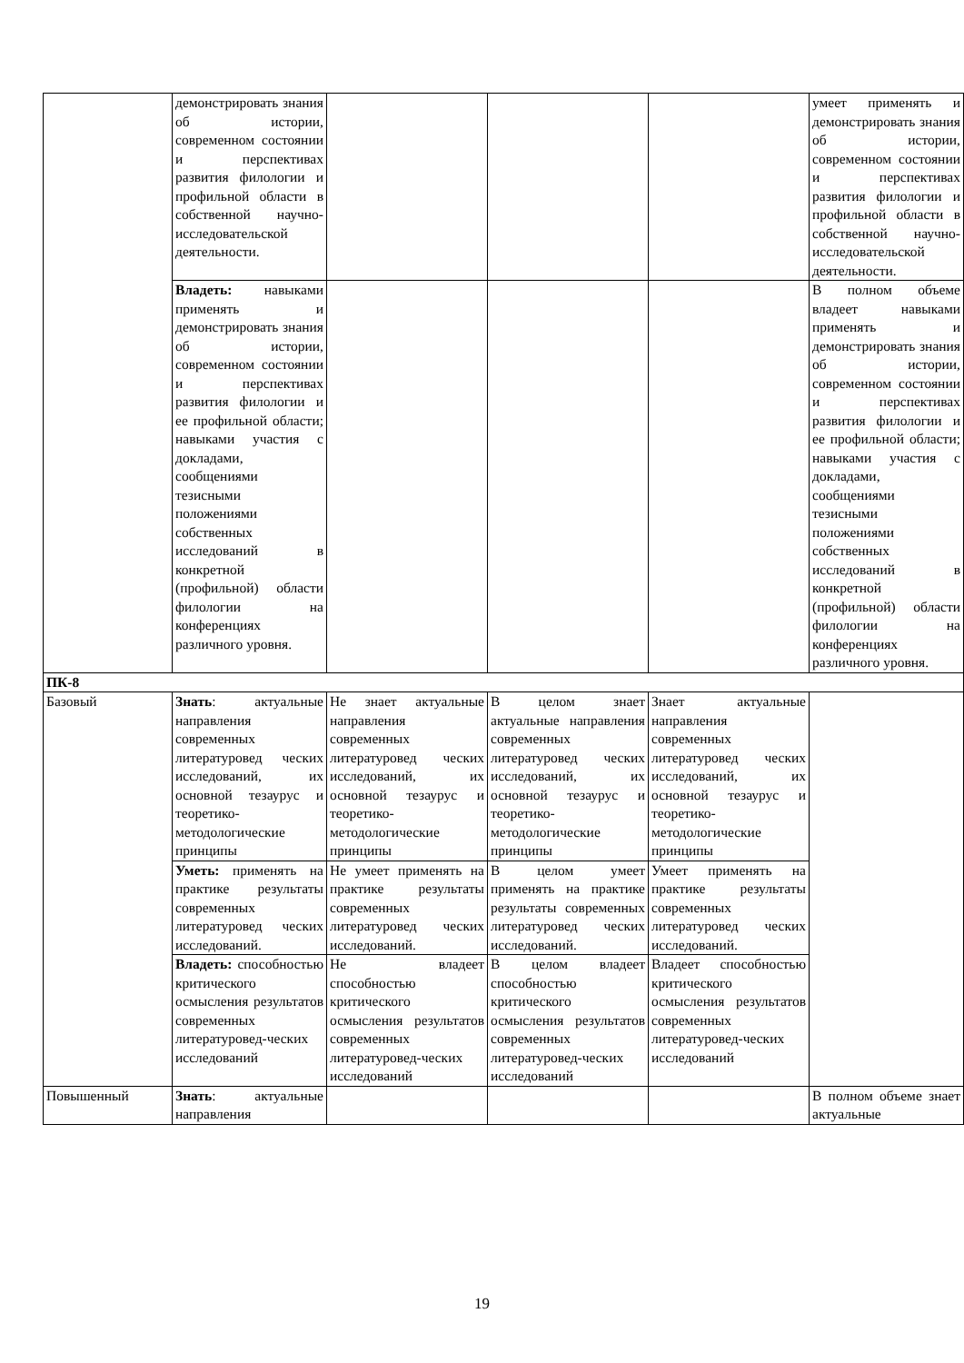| | демонстрировать знания об истории, современном состоянии и перспективах развития филологии и профильной области в собственной научно-исследовательской деятельности. | | | | умеет применять и демонстрировать знания об истории, современном состоянии и перспективах развития филологии и профильной области в собственной научно-исследовательской деятельности. |
| | Владеть: навыками применять и демонстрировать знания об истории, современном состоянии и перспективах развития филологии и ее профильной области; навыками участия с докладами, сообщениями тезисными положениями собственных исследований в конкретной (профильной) области филологии на конференциях различного уровня. | | | | В полном объеме владеет навыками применять и демонстрировать знания об истории, современном состоянии и перспективах развития филологии и ее профильной области; навыками участия с докладами, сообщениями тезисными положениями собственных исследований в конкретной (профильной) области филологии на конференциях различного уровня. |
| ПК-8 | | | | | |
| Базовый | Знать : актуальные направления современных литературовед ческих исследований, их основной тезаурус и теоретико-методологические принципы | Не знает актуальные направления современных литературовед ческих исследований, их основной тезаурус и теоретико-методологические принципы | В целом знает актуальные направления современных литературовед ческих исследований, их основной тезаурус и теоретико-методологические принципы | Знает актуальные направления современных литературовед ческих исследований, их основной тезаурус и теоретико-методологические принципы | |
| | Уметь: применять на практике результаты современных литературовед ческих исследований. | Не умеет применять на практике результаты современных литературовед ческих исследований. | В целом умеет применять на практике результаты современных литературовед ческих исследований. | Умеет применять на практике результаты современных литературовед ческих исследований. | |
| | Владеть: способностью критического осмысления результатов современных литературовед-ческих исследований | Не владеет способностью критического осмысления результатов современных литературовед-ческих исследований | В целом владеет способностью критического осмысления результатов современных литературовед-ческих исследований | Владеет способностью критического осмысления результатов современных литературовед-ческих исследований | |
| Повышенный | Знать : актуальные направления | | | | В полном объеме знает актуальные |
19